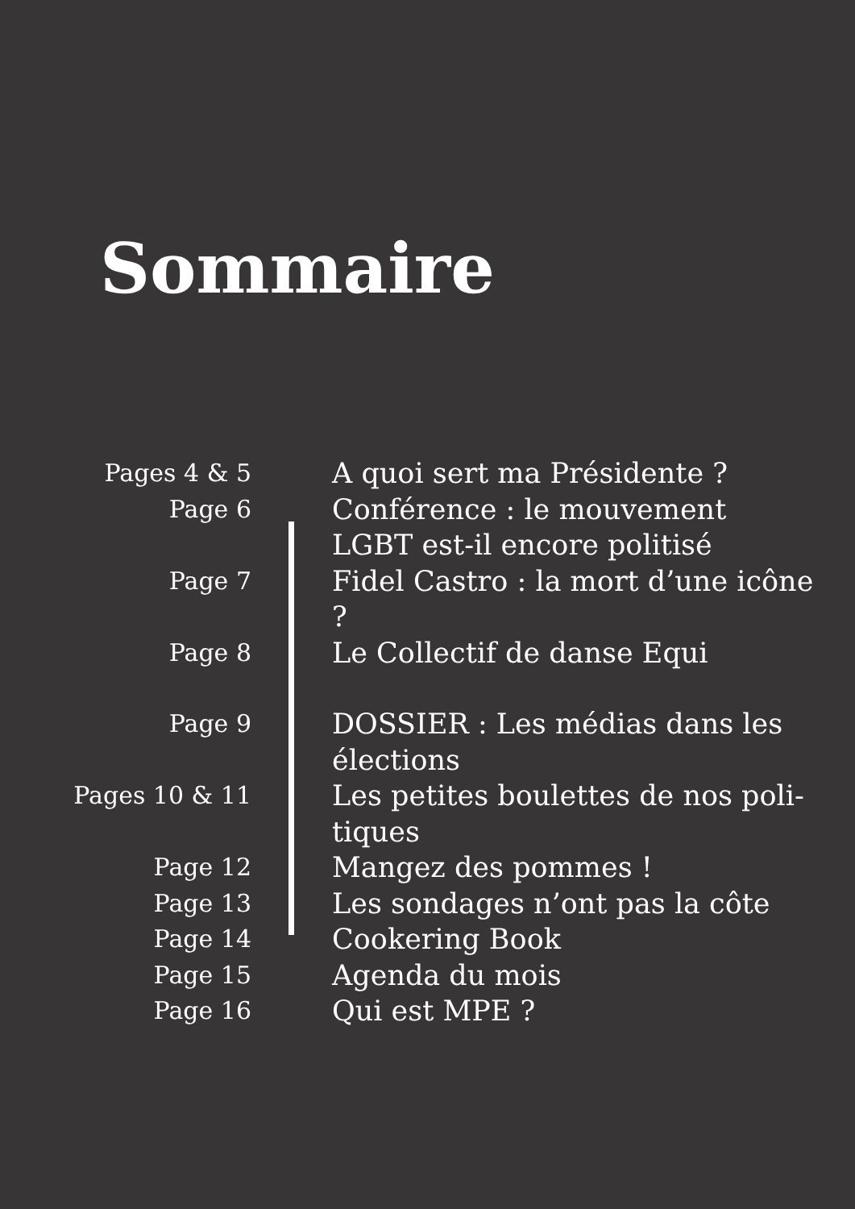Sommaire
| Pages 4 & 5 | A quoi sert ma Présidente ? |
| Page 6 | Conférence : le mouvement LGBT est-il encore politisé |
| Page 7 | Fidel Castro : la mort d’une icône ? |
| Page 8 | Le Collectif de danse Equi |
| Page 9 | DOSSIER : Les médias dans les élections |
| Pages 10 & 11 | Les petites boulettes de nos poli-tiques |
| Page 12 | Mangez des pommes ! |
| Page 13 | Les sondages n’ont pas la côte |
| Page 14 | Cookering Book |
| Page 15 | Agenda du mois |
| Page 16 | Qui est MPE ? |